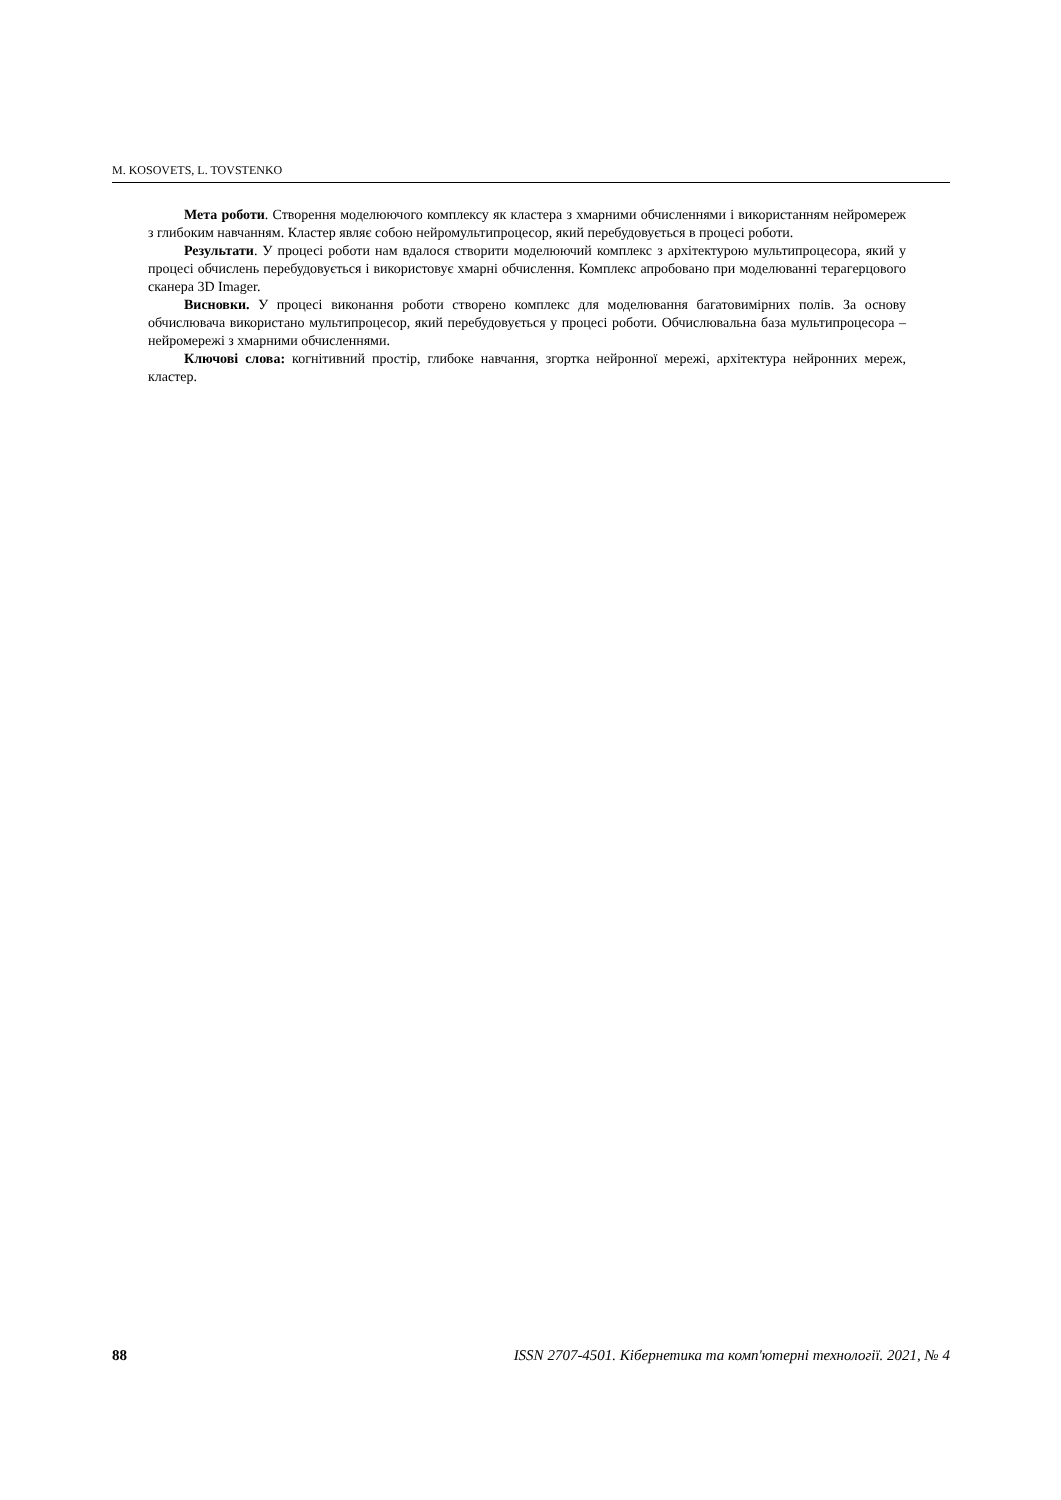M. KOSOVETS, L. TOVSTENKO
Мета роботи. Створення моделюючого комплексу як кластера з хмарними обчисленнями і використанням нейромереж з глибоким навчанням. Кластер являє собою нейромультипроцесор, який перебудовується в процесі роботи.
Результати. У процесі роботи нам вдалося створити моделюючий комплекс з архітектурою мультипроцесора, який у процесі обчислень перебудовується і використовує хмарні обчислення. Комплекс апробовано при моделюванні терагерцового сканера 3D Imager.
Висновки. У процесі виконання роботи створено комплекс для моделювання багатовимірних полів. За основу обчислювача використано мультипроцесор, який перебудовується у процесі роботи. Обчислювальна база мультипроцесора – нейромережі з хмарними обчисленнями.
Ключові слова: когнітивний простір, глибоке навчання, згортка нейронної мережі, архітектура нейронних мереж, кластер.
88 ISSN 2707-4501. Кібернетика та комп'ютерні технології. 2021, № 4